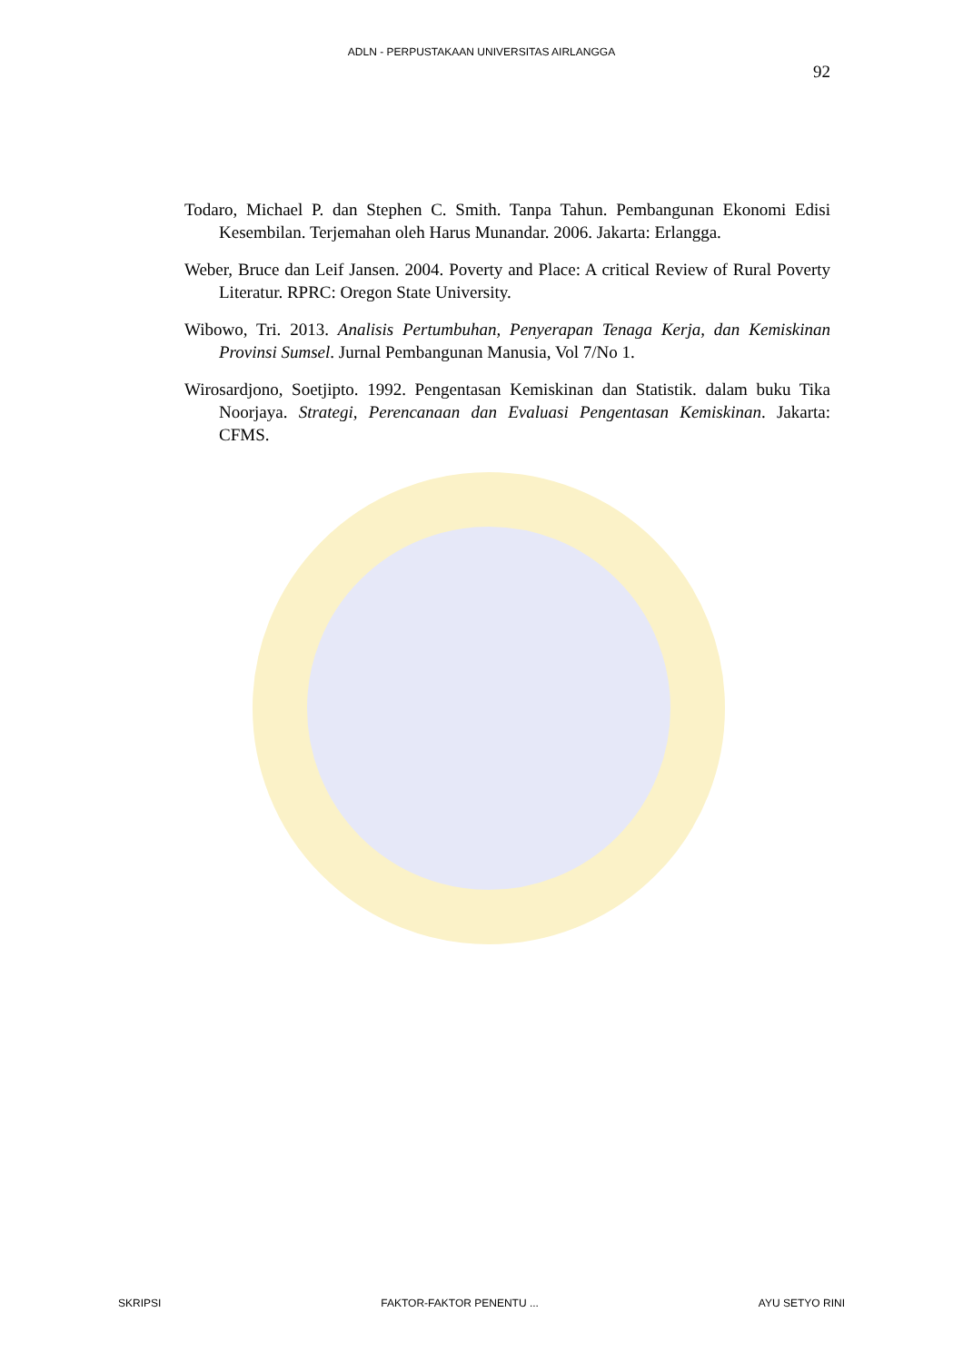ADLN - PERPUSTAKAAN UNIVERSITAS AIRLANGGA
92
Todaro, Michael P. dan Stephen C. Smith. Tanpa Tahun. Pembangunan Ekonomi Edisi Kesembilan. Terjemahan oleh Harus Munandar. 2006. Jakarta: Erlangga.
Weber, Bruce dan Leif Jansen. 2004. Poverty and Place: A critical Review of Rural Poverty Literatur. RPRC: Oregon State University.
Wibowo, Tri. 2013. Analisis Pertumbuhan, Penyerapan Tenaga Kerja, dan Kemiskinan Provinsi Sumsel. Jurnal Pembangunan Manusia, Vol 7/No 1.
Wirosardjono, Soetjipto. 1992. Pengentasan Kemiskinan dan Statistik. dalam buku Tika Noorjaya. Strategi, Perencanaan dan Evaluasi Pengentasan Kemiskinan. Jakarta: CFMS.
SKRIPSI FAKTOR-FAKTOR PENENTU ... AYU SETYO RINI